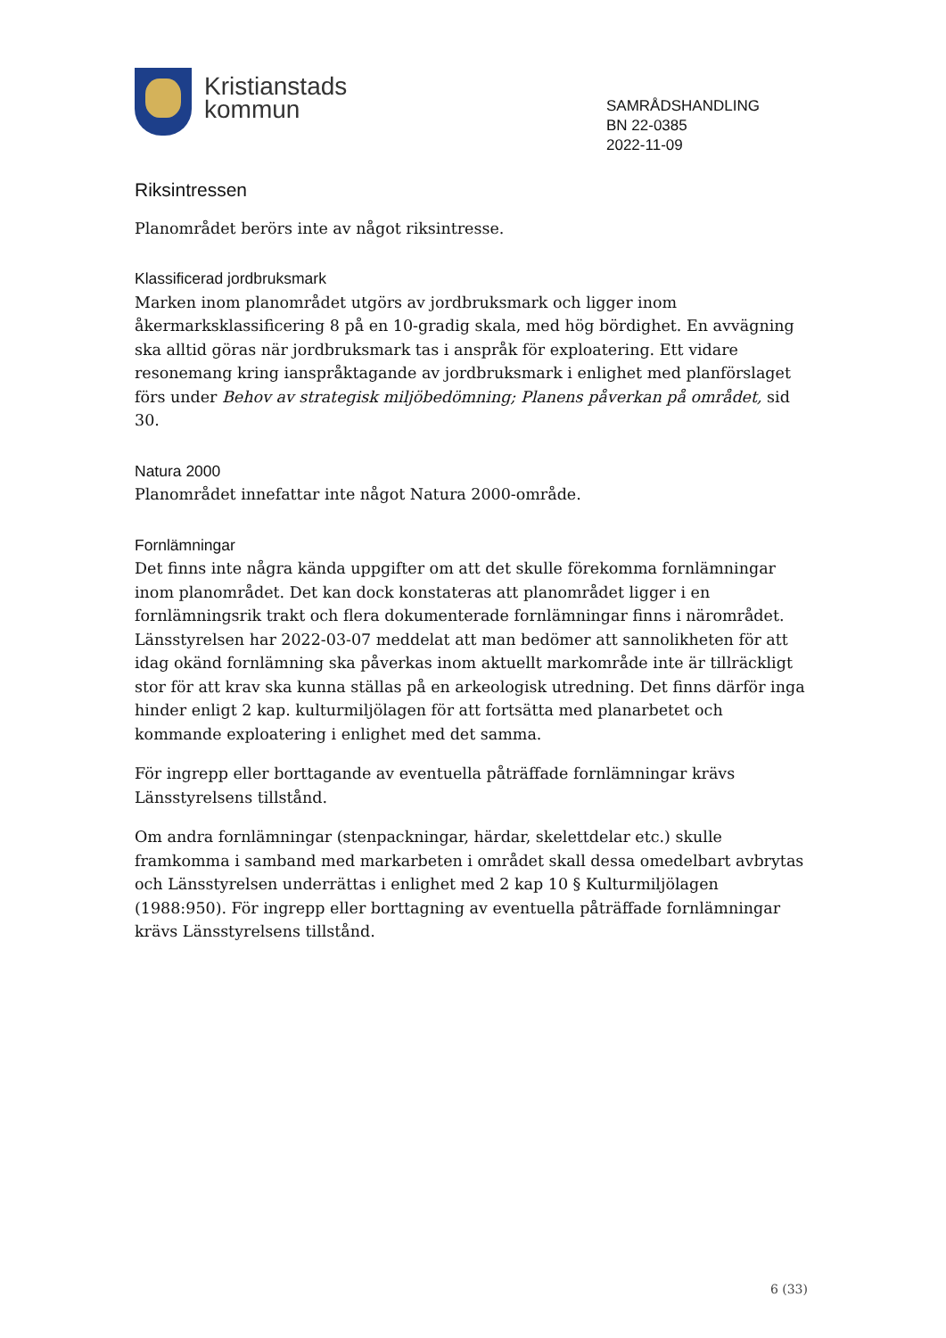Kristianstads
kommun
SAMRÅDSHANDLING
BN 22-0385
2022-11-09
Riksintressen
Planområdet berörs inte av något riksintresse.
Klassificerad jordbruksmark
Marken inom planområdet utgörs av jordbruksmark och ligger inom åkermarksklassificering 8 på en 10-gradig skala, med hög bördighet. En avvägning ska alltid göras när jordbruksmark tas i anspråk för exploatering. Ett vidare resonemang kring ianspråktagande av jordbruksmark i enlighet med planförslaget förs under Behov av strategisk miljöbedömning; Planens påverkan på området, sid 30.
Natura 2000
Planområdet innefattar inte något Natura 2000-område.
Fornlämningar
Det finns inte några kända uppgifter om att det skulle förekomma fornlämningar inom planområdet. Det kan dock konstateras att planområdet ligger i en fornlämningsrik trakt och flera dokumenterade fornlämningar finns i närområdet. Länsstyrelsen har 2022-03-07 meddelat att man bedömer att sannolikheten för att idag okänd fornlämning ska påverkas inom aktuellt markområde inte är tillräckligt stor för att krav ska kunna ställas på en arkeologisk utredning. Det finns därför inga hinder enligt 2 kap. kulturmiljölagen för att fortsätta med planarbetet och kommande exploatering i enlighet med det samma.
För ingrepp eller borttagande av eventuella påträffade fornlämningar krävs Länsstyrelsens tillstånd.
Om andra fornlämningar (stenpackningar, härdar, skelettdelar etc.) skulle framkomma i samband med markarbeten i området skall dessa omedelbart avbrytas och Länsstyrelsen underrättas i enlighet med 2 kap 10 § Kulturmiljölagen (1988:950). För ingrepp eller borttagning av eventuella påträffade fornlämningar krävs Länsstyrelsens tillstånd.
6 (33)